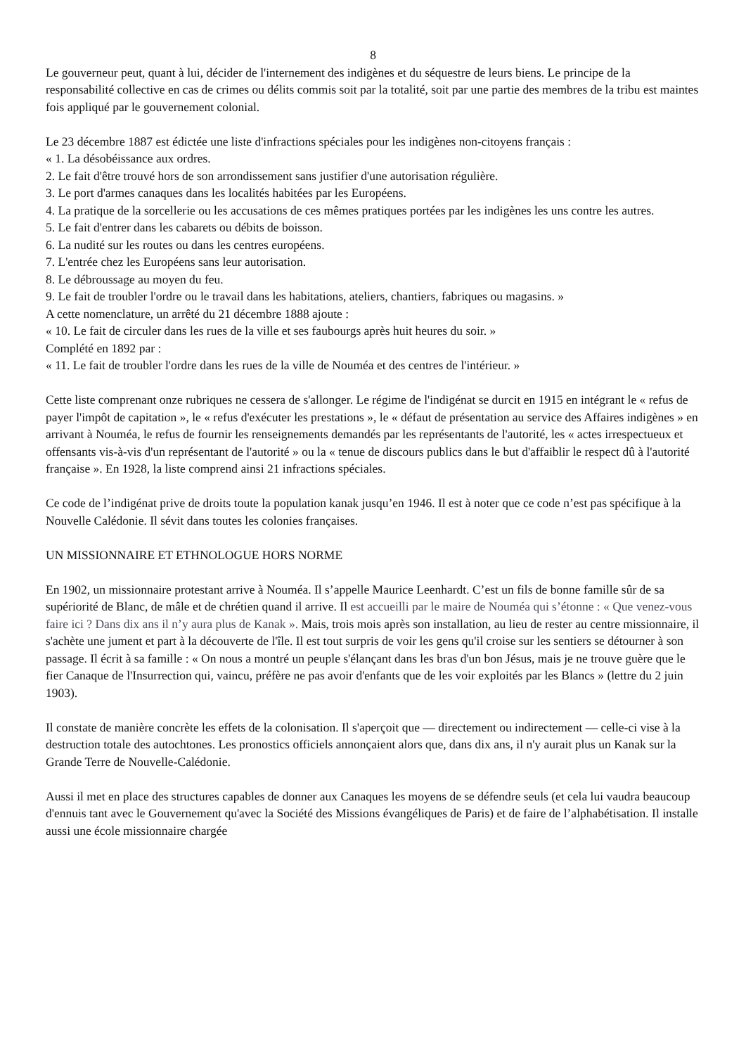8
Le gouverneur peut, quant à lui, décider de l'internement des indigènes et du séquestre de leurs biens. Le principe de la responsabilité collective en cas de crimes ou délits commis soit par la totalité, soit par une partie des membres de la tribu est maintes fois appliqué par le gouvernement colonial.
Le 23 décembre 1887 est édictée une liste d'infractions spéciales pour les indigènes non-citoyens français :
« 1. La désobéissance aux ordres.
2. Le fait d'être trouvé hors de son arrondissement sans justifier d'une autorisation régulière.
3. Le port d'armes canaques dans les localités habitées par les Européens.
4. La pratique de la sorcellerie ou les accusations de ces mêmes pratiques portées par les indigènes les uns contre les autres.
5. Le fait d'entrer dans les cabarets ou débits de boisson.
6. La nudité sur les routes ou dans les centres européens.
7. L'entrée chez les Européens sans leur autorisation.
8. Le débroussage au moyen du feu.
9. Le fait de troubler l'ordre ou le travail dans les habitations, ateliers, chantiers, fabriques ou magasins. »
A cette nomenclature, un arrêté du 21 décembre 1888 ajoute :
« 10. Le fait de circuler dans les rues de la ville et ses faubourgs après huit heures du soir. »
Complété en 1892 par :
« 11. Le fait de troubler l'ordre dans les rues de la ville de Nouméa et des centres de l'intérieur. »
Cette liste comprenant onze rubriques ne cessera de s'allonger. Le régime de l'indigénat se durcit en 1915 en intégrant le « refus de payer l'impôt de capitation », le « refus d'exécuter les prestations », le « défaut de présentation au service des Affaires indigènes » en arrivant à Nouméa, le refus de fournir les renseignements demandés par les représentants de l'autorité, les « actes irrespectueux et offensants vis-à-vis d'un représentant de l'autorité » ou la « tenue de discours publics dans le but d'affaiblir le respect dû à l'autorité française ». En 1928, la liste comprend ainsi 21 infractions spéciales.
Ce code de l’indigénat prive de droits toute la population kanak jusqu’en 1946. Il est à noter que ce code n’est pas spécifique à la Nouvelle Calédonie. Il sévit dans toutes les colonies françaises.
UN MISSIONNAIRE ET ETHNOLOGUE HORS NORME
En 1902, un missionnaire protestant arrive à Nouméa. Il s’appelle Maurice Leenhardt. C’est un fils de bonne famille sûr de sa supériorité de Blanc, de mâle et de chrétien quand il arrive. Il est accueilli par le maire de Nouméa qui s’étonne : « Que venez-vous faire ici ? Dans dix ans il n’y aura plus de Kanak ». Mais, trois mois après son installation, au lieu de rester au centre missionnaire, il s'achète une jument et part à la découverte de l'île. Il est tout surpris de voir les gens qu'il croise sur les sentiers se détourner à son passage. Il écrit à sa famille : « On nous a montré un peuple s'élançant dans les bras d'un bon Jésus, mais je ne trouve guère que le fier Canaque de l'Insurrection qui, vaincu, préfère ne pas avoir d'enfants que de les voir exploités par les Blancs » (lettre du 2 juin 1903).
Il constate de manière concrète les effets de la colonisation. Il s'aperçoit que — directement ou indirectement — celle-ci vise à la destruction totale des autochtones. Les pronostics officiels annonçaient alors que, dans dix ans, il n'y aurait plus un Kanak sur la Grande Terre de Nouvelle-Calédonie.
Aussi il met en place des structures capables de donner aux Canaques les moyens de se défendre seuls (et cela lui vaudra beaucoup d'ennuis tant avec le Gouvernement qu'avec la Société des Missions évangéliques de Paris) et de faire de l’alphabétisation. Il installe aussi une école missionnaire chargée